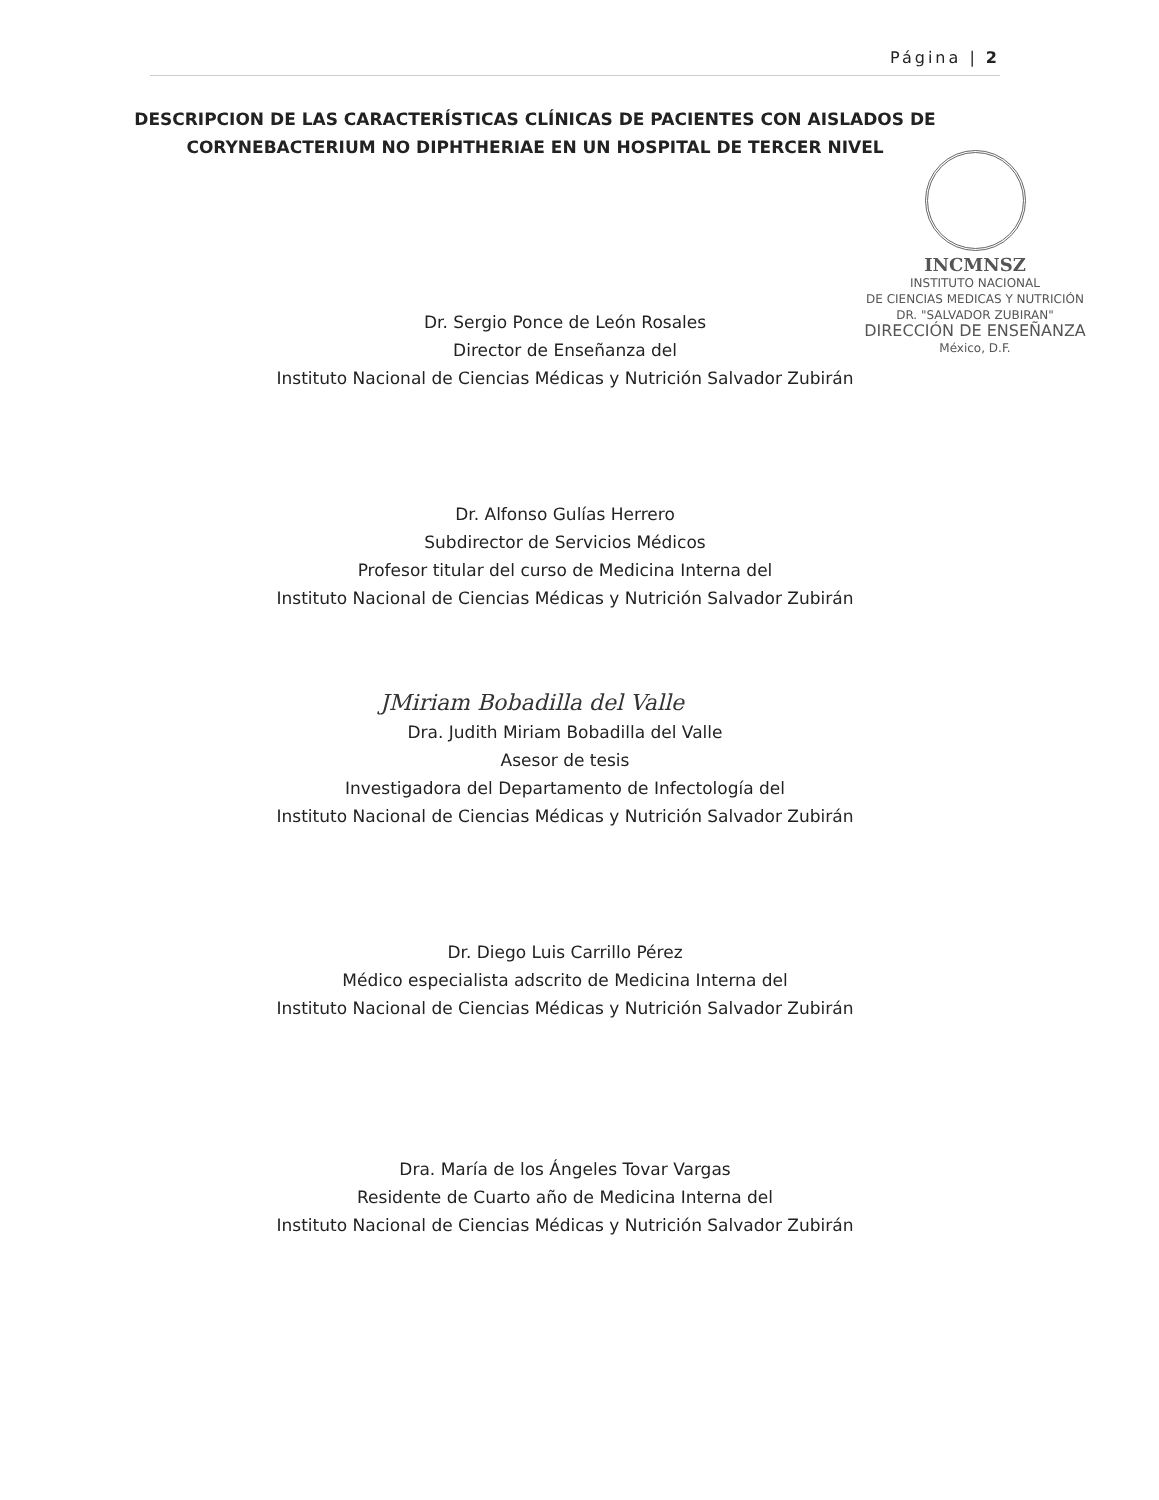Página | 2
DESCRIPCION DE LAS CARACTERÍSTICAS CLÍNICAS DE PACIENTES CON AISLADOS DE CORYNEBACTERIUM NO DIPHTHERIAE EN UN HOSPITAL DE TERCER NIVEL
INCMNSZ
INSTITUTO NACIONAL
DE CIENCIAS MEDICAS Y NUTRICIÓN
DR. "SALVADOR ZUBIRAN"
DIRECCIÓN DE ENSEÑANZA
México, D.F.
Dr. Sergio Ponce de León Rosales
Director de Enseñanza del
Instituto Nacional de Ciencias Médicas y Nutrición Salvador Zubirán
Dr. Alfonso Gulías Herrero
Subdirector de Servicios Médicos
Profesor titular del curso de Medicina Interna del
Instituto Nacional de Ciencias Médicas y Nutrición Salvador Zubirán
JMiriam Bobadilla del Valle
Dra. Judith Miriam Bobadilla del Valle
Asesor de tesis
Investigadora del Departamento de Infectología del
Instituto Nacional de Ciencias Médicas y Nutrición Salvador Zubirán
Dr. Diego Luis Carrillo Pérez
Médico especialista adscrito de Medicina Interna del
Instituto Nacional de Ciencias Médicas y Nutrición Salvador Zubirán
Dra. María de los Ángeles Tovar Vargas
Residente de Cuarto año de Medicina Interna del
Instituto Nacional de Ciencias Médicas y Nutrición Salvador Zubirán